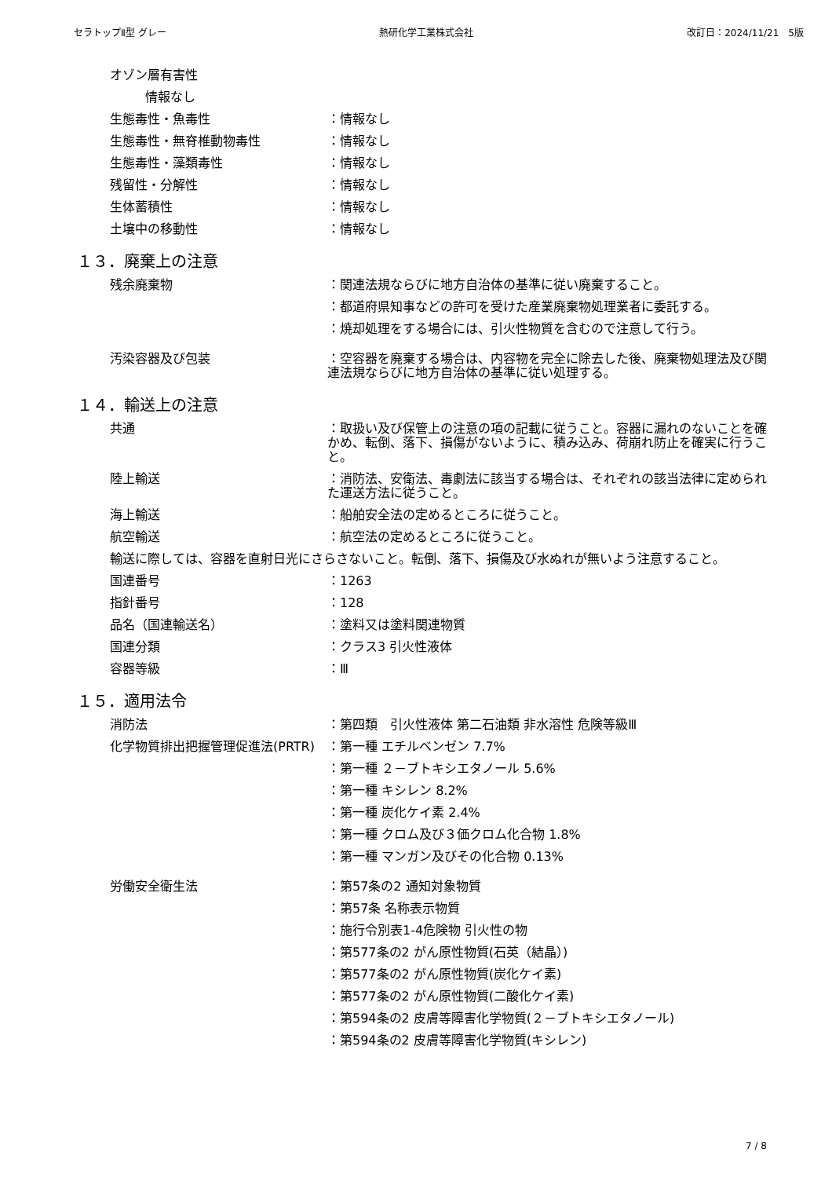セラトップⅡ型 グレー 熱研化学工業株式会社 改訂日：2024/11/21　5版
オゾン層有害性
情報なし
生態毒性・魚毒性 ：情報なし
生態毒性・無脊椎動物毒性 ：情報なし
生態毒性・藻類毒性 ：情報なし
残留性・分解性 ：情報なし
生体蓄積性 ：情報なし
土壌中の移動性 ：情報なし
１３．廃棄上の注意
残余廃棄物 ：関連法規ならびに地方自治体の基準に従い廃棄すること。
：都道府県知事などの許可を受けた産業廃棄物処理業者に委託する。
：焼却処理をする場合には、引火性物質を含むので注意して行う。
汚染容器及び包装 ：空容器を廃棄する場合は、内容物を完全に除去した後、廃棄物処理法及び関連法規ならびに地方自治体の基準に従い処理する。
１４．輸送上の注意
共通 ：取扱い及び保管上の注意の項の記載に従うこと。容器に漏れのないことを確かめ、転倒、落下、損傷がないように、積み込み、荷崩れ防止を確実に行うこと。
陸上輸送 ：消防法、安衛法、毒劇法に該当する場合は、それぞれの該当法律に定められた運送方法に従うこと。
海上輸送 ：船舶安全法の定めるところに従うこと。
航空輸送 ：航空法の定めるところに従うこと。
輸送に際しては、容器を直射日光にさらさないこと。転倒、落下、損傷及び水ぬれが無いよう注意すること。
国連番号 ：1263
指針番号 ：128
品名（国連輸送名） ：塗料又は塗料関連物質
国連分類 ：クラス3 引火性液体
容器等級 ：Ⅲ
１５．適用法令
消防法 ：第四類　引火性液体 第二石油類 非水溶性 危険等級Ⅲ
化学物質排出把握管理促進法(PRTR) ：第一種 エチルベンゼン 7.7%
：第一種 ２－ブトキシエタノール 5.6%
：第一種 キシレン 8.2%
：第一種 炭化ケイ素 2.4%
：第一種 クロム及び３価クロム化合物 1.8%
：第一種 マンガン及びその化合物 0.13%
労働安全衛生法 ：第57条の2 通知対象物質
：第57条 名称表示物質
：施行令別表1-4危険物 引火性の物
：第577条の2 がん原性物質(石英（結晶）)
：第577条の2 がん原性物質(炭化ケイ素)
：第577条の2 がん原性物質(二酸化ケイ素)
：第594条の2 皮膚等障害化学物質(２－ブトキシエタノール)
：第594条の2 皮膚等障害化学物質(キシレン)
7 / 8